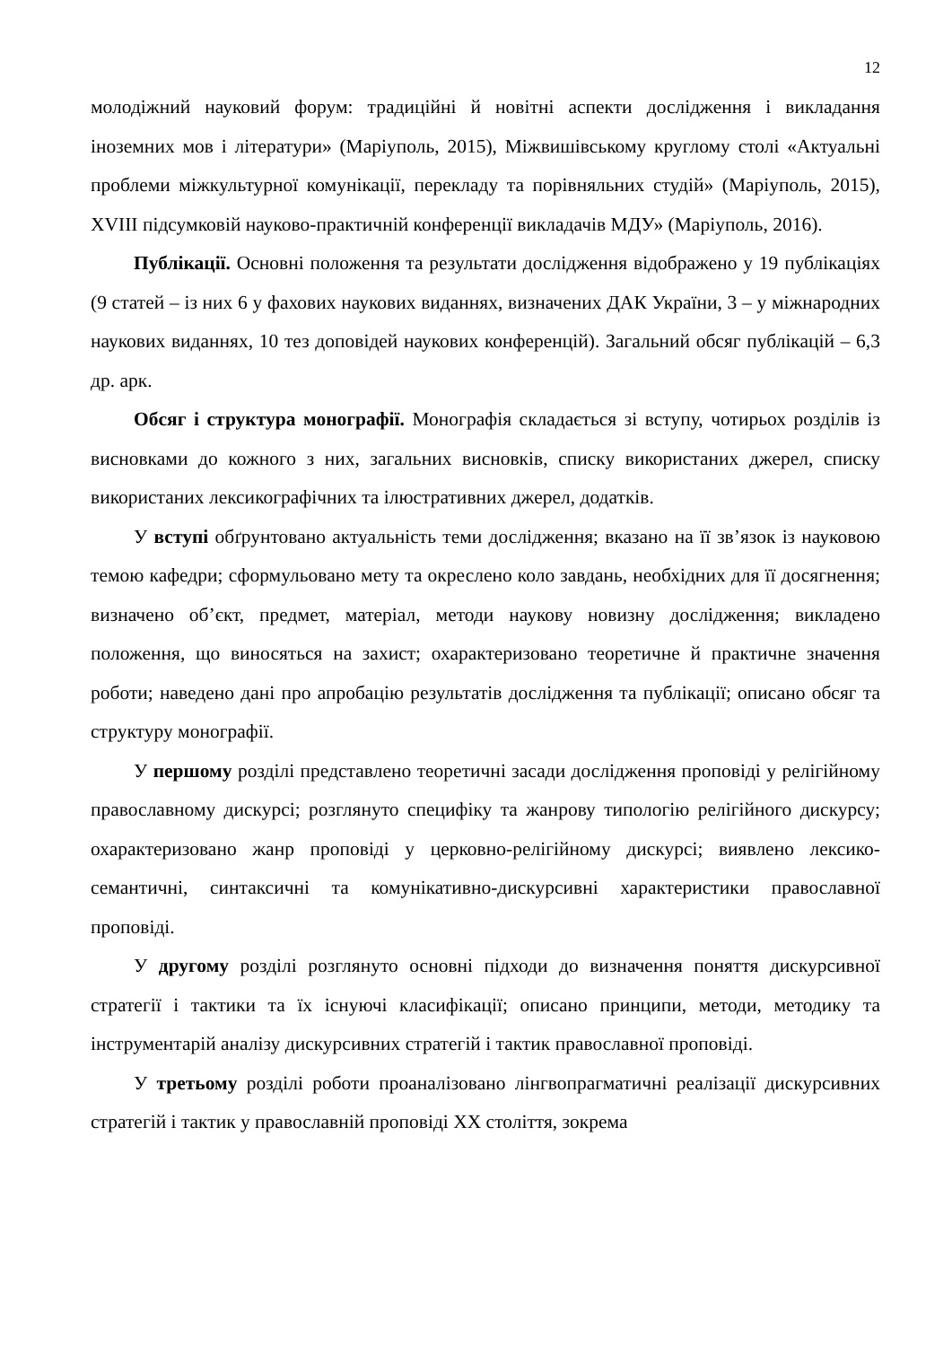12
молодіжний науковий форум: традиційні й новітні аспекти дослідження і викладання іноземних мов і літератури» (Маріуполь, 2015), Міжвишівському круглому столі «Актуальні проблеми міжкультурної комунікації, перекладу та порівняльних студій» (Маріуполь, 2015), XVIII підсумковій науково-практичній конференції викладачів МДУ» (Маріуполь, 2016).
Публікації. Основні положення та результати дослідження відображено у 19 публікаціях (9 статей – із них 6 у фахових наукових виданнях, визначених ДАК України, 3 – у міжнародних наукових виданнях, 10 тез доповідей наукових конференцій). Загальний обсяг публікацій – 6,3 др. арк.
Обсяг і структура монографії. Монографія складається зі вступу, чотирьох розділів із висновками до кожного з них, загальних висновків, списку використаних джерел, списку використаних лексикографічних та ілюстративних джерел, додатків.
У вступі обґрунтовано актуальність теми дослідження; вказано на її зв’язок із науковою темою кафедри; сформульовано мету та окреслено коло завдань, необхідних для її досягнення; визначено об’єкт, предмет, матеріал, методи наукову новизну дослідження; викладено положення, що виносяться на захист; охарактеризовано теоретичне й практичне значення роботи; наведено дані про апробацію результатів дослідження та публікації; описано обсяг та структуру монографії.
У першому розділі представлено теоретичні засади дослідження проповіді у релігійному православному дискурсі; розглянуто специфіку та жанрову типологію релігійного дискурсу; охарактеризовано жанр проповіді у церковно-релігійному дискурсі; виявлено лексико-семантичні, синтаксичні та комунікативно-дискурсивні характеристики православної проповіді.
У другому розділі розглянуто основні підходи до визначення поняття дискурсивної стратегії і тактики та їх існуючі класифікації; описано принципи, методи, методику та інструментарій аналізу дискурсивних стратегій і тактик православної проповіді.
У третьому розділі роботи проаналізовано лінгвопрагматичні реалізації дискурсивних стратегій і тактик у православній проповіді XX століття, зокрема